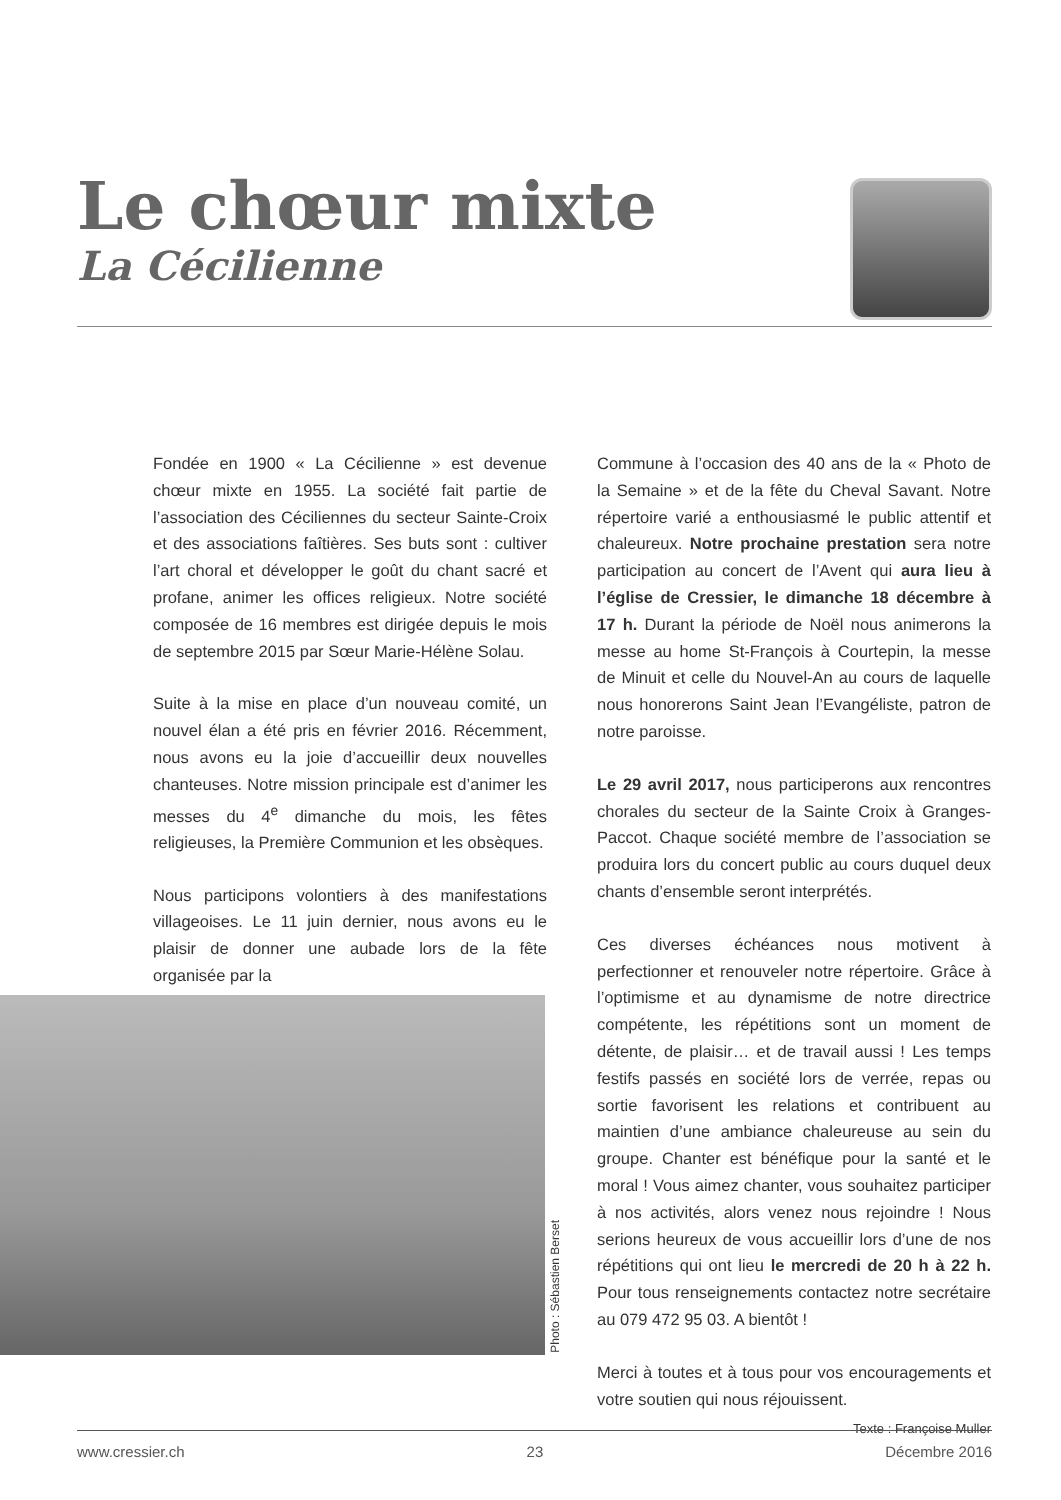Le chœur mixte
La Cécilienne
Fondée en 1900 « La Cécilienne » est devenue chœur mixte en 1955. La société fait partie de l’association des Céciliennes du secteur Sainte-Croix et des associations faîtières. Ses buts sont : cultiver l’art choral et développer le goût du chant sacré et profane, animer les offices religieux. Notre société composée de 16 membres est dirigée depuis le mois de septembre 2015 par Sœur Marie-Hélène Solau.
Suite à la mise en place d’un nouveau comité, un nouvel élan a été pris en février 2016. Récemment, nous avons eu la joie d’accueillir deux nouvelles chanteuses. Notre mission principale est d’animer les messes du 4<sup>e</sup> dimanche du mois, les fêtes religieuses, la Première Communion et les obsèques.
Nous participons volontiers à des manifestations villageoises. Le 11 juin dernier, nous avons eu le plaisir de donner une aubade lors de la fête organisée par la
Commune à l’occasion des 40 ans de la « Photo de la Semaine » et de la fête du Cheval Savant. Notre répertoire varié a enthousiasmé le public attentif et chaleureux. Notre prochaine prestation sera notre participation au concert de l’Avent qui aura lieu à l’église de Cressier, le dimanche 18 décembre à 17 h. Durant la période de Noël nous animerons la messe au home St-François à Courtepin, la messe de Minuit et celle du Nouvel-An au cours de laquelle nous honorerons Saint Jean l’Evangéliste, patron de notre paroisse.
Le 29 avril 2017, nous participerons aux rencontres chorales du secteur de la Sainte Croix à Granges-Paccot. Chaque société membre de l’association se produira lors du concert public au cours duquel deux chants d’ensemble seront interprétés.
Ces diverses échéances nous motivent à perfectionner et renouveler notre répertoire. Grâce à l’optimisme et au dynamisme de notre directrice compétente, les répétitions sont un moment de détente, de plaisir… et de travail aussi ! Les temps festifs passés en société lors de verrée, repas ou sortie favorisent les relations et contribuent au maintien d’une ambiance chaleureuse au sein du groupe. Chanter est bénéfique pour la santé et le moral ! Vous aimez chanter, vous souhaitez participer à nos activités, alors venez nous rejoindre ! Nous serions heureux de vous accueillir lors d’une de nos répétitions qui ont lieu le mercredi de 20 h à 22 h. Pour tous renseignements contactez notre secrétaire au 079 472 95 03. A bientôt !
Merci à toutes et à tous pour vos encouragements et votre soutien qui nous réjouissent.
Texte : Françoise Muller
Photo : Sébastien Berset
www.cressier.ch 23 Décembre 2016